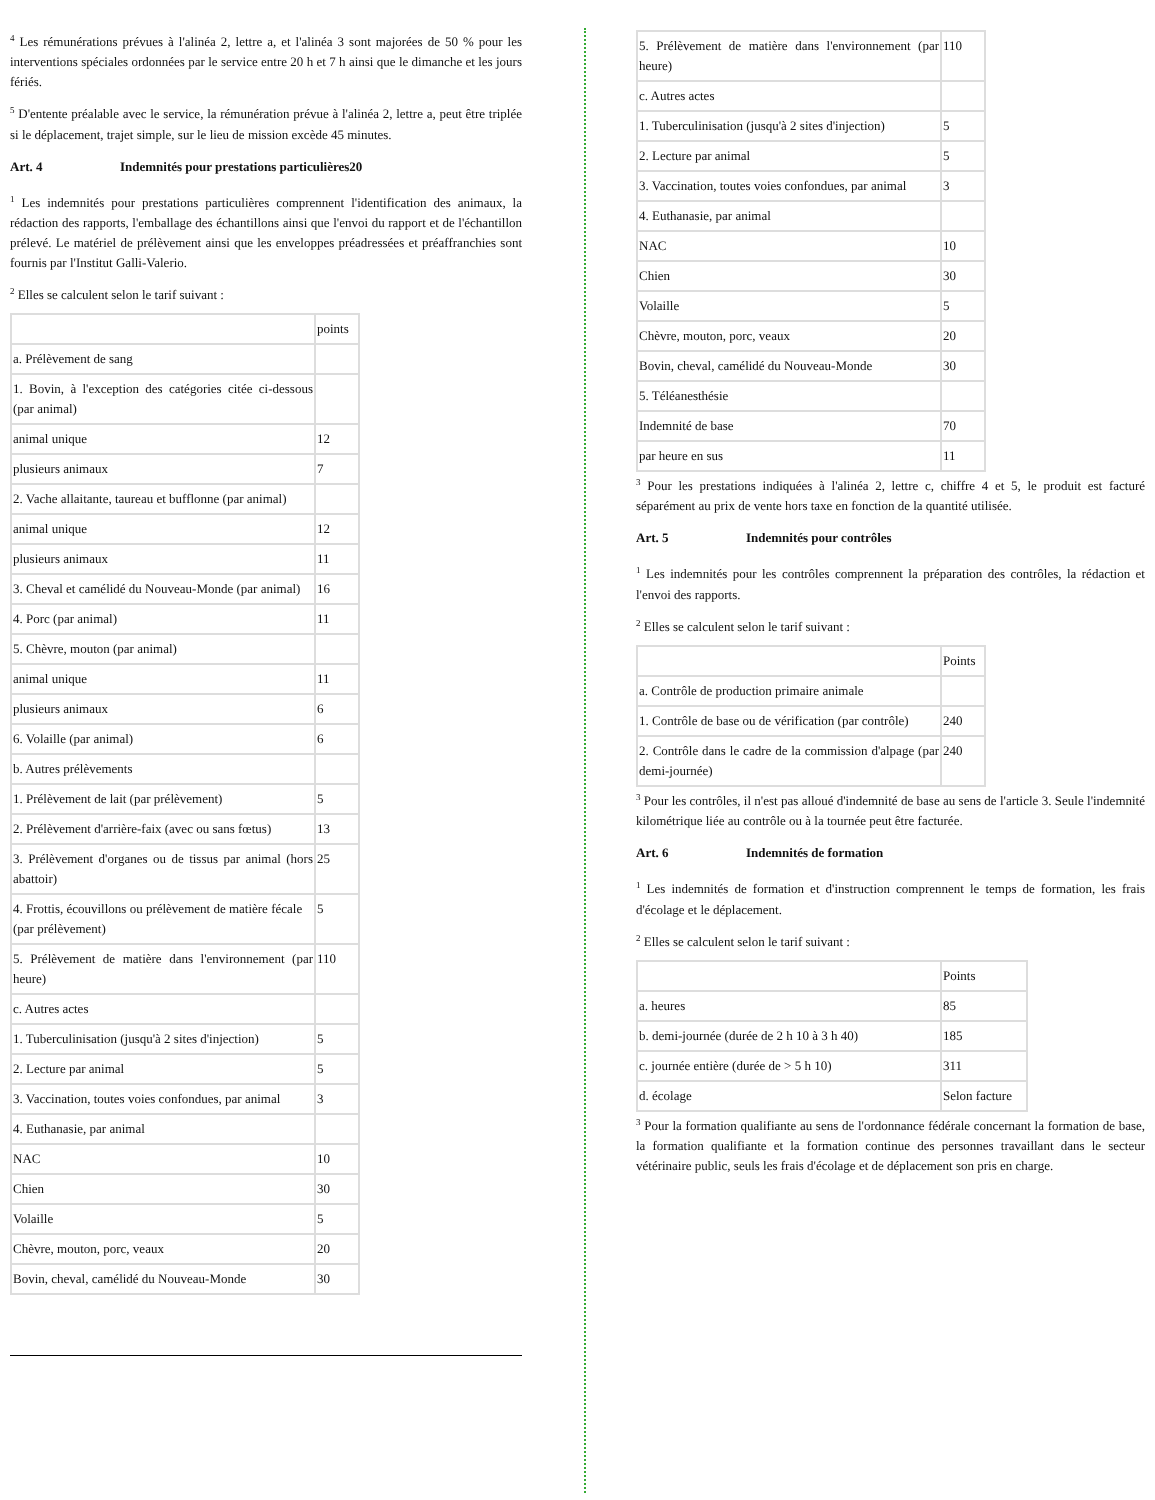<sup>4</sup> Les rémunérations prévues à l'alinéa 2, lettre a, et l'alinéa 3 sont majorées de 50 % pour les interventions spéciales ordonnées par le service entre 20 h et 7 h ainsi que le dimanche et les jours fériés.
<sup>5</sup> D'entente préalable avec le service, la rémunération prévue à l'alinéa 2, lettre a, peut être triplée si le déplacement, trajet simple, sur le lieu de mission excède 45 minutes.
Art. 4 Indemnités pour prestations particulières20
<sup>1</sup> Les indemnités pour prestations particulières comprennent l'identification des animaux, la rédaction des rapports, l'emballage des échantillons ainsi que l'envoi du rapport et de l'échantillon prélevé. Le matériel de prélèvement ainsi que les enveloppes préadressées et préaffranchies sont fournis par l'Institut Galli-Valerio.
<sup>2</sup> Elles se calculent selon le tarif suivant :
| | points |
| --- | --- |
| a. Prélèvement de sang | |
| 1. Bovin, à l'exception des catégories citée ci-dessous (par animal) | |
| animal unique | 12 |
| plusieurs animaux | 7 |
| 2. Vache allaitante, taureau et bufflonne (par animal) | |
| animal unique | 12 |
| plusieurs animaux | 11 |
| 3. Cheval et camélidé du Nouveau-Monde (par animal) | 16 |
| 4. Porc (par animal) | 11 |
| 5. Chèvre, mouton (par animal) | |
| animal unique | 11 |
| plusieurs animaux | 6 |
| 6. Volaille (par animal) | 6 |
| b. Autres prélèvements | |
| 1. Prélèvement de lait (par prélèvement) | 5 |
| 2. Prélèvement d'arrière-faix (avec ou sans fœtus) | 13 |
| 3. Prélèvement d'organes ou de tissus par animal (hors abattoir) | 25 |
| 4. Frottis, écouvillons ou prélèvement de matière fécale (par prélèvement) | 5 |
| 5. Prélèvement de matière dans l'environnement (par heure) | 110 |
| c. Autres actes | |
| 1. Tuberculinisation (jusqu'à 2 sites d'injection) | 5 |
| 2. Lecture par animal | 5 |
| 3. Vaccination, toutes voies confondues, par animal | 3 |
| 4. Euthanasie, par animal | |
| NAC | 10 |
| Chien | 30 |
| Volaille | 5 |
| Chèvre, mouton, porc, veaux | 20 |
| Bovin, cheval, camélidé du Nouveau-Monde | 30 |
| 5. Prélèvement de matière dans l'environnement (par heure) | 110 |
| c. Autres actes | |
| 1. Tuberculinisation (jusqu'à 2 sites d'injection) | 5 |
| 2. Lecture par animal | 5 |
| 3. Vaccination, toutes voies confondues, par animal | 3 |
| 4. Euthanasie, par animal | |
| NAC | 10 |
| Chien | 30 |
| Volaille | 5 |
| Chèvre, mouton, porc, veaux | 20 |
| Bovin, cheval, camélidé du Nouveau-Monde | 30 |
| 5. Téléanesthésie | |
| Indemnité de base | 70 |
| par heure en sus | 11 |
<sup>3</sup> Pour les prestations indiquées à l'alinéa 2, lettre c, chiffre 4 et 5, le produit est facturé séparément au prix de vente hors taxe en fonction de la quantité utilisée.
Art. 5 Indemnités pour contrôles
<sup>1</sup> Les indemnités pour les contrôles comprennent la préparation des contrôles, la rédaction et l'envoi des rapports.
<sup>2</sup> Elles se calculent selon le tarif suivant :
| | Points |
| --- | --- |
| a. Contrôle de production primaire animale | |
| 1. Contrôle de base ou de vérification (par contrôle) | 240 |
| 2. Contrôle dans le cadre de la commission d'alpage (par demi-journée) | 240 |
<sup>3</sup> Pour les contrôles, il n'est pas alloué d'indemnité de base au sens de l'article 3. Seule l'indemnité kilométrique liée au contrôle ou à la tournée peut être facturée.
Art. 6 Indemnités de formation
<sup>1</sup> Les indemnités de formation et d'instruction comprennent le temps de formation, les frais d'écolage et le déplacement.
<sup>2</sup> Elles se calculent selon le tarif suivant :
| | Points |
| --- | --- |
| a. heures | 85 |
| b. demi-journée (durée de 2 h 10 à 3 h 40) | 185 |
| c. journée entière (durée de > 5 h 10) | 311 |
| d. écolage | Selon facture |
<sup>3</sup> Pour la formation qualifiante au sens de l'ordonnance fédérale concernant la formation de base, la formation qualifiante et la formation continue des personnes travaillant dans le secteur vétérinaire public, seuls les frais d'écolage et de déplacement son pris en charge.